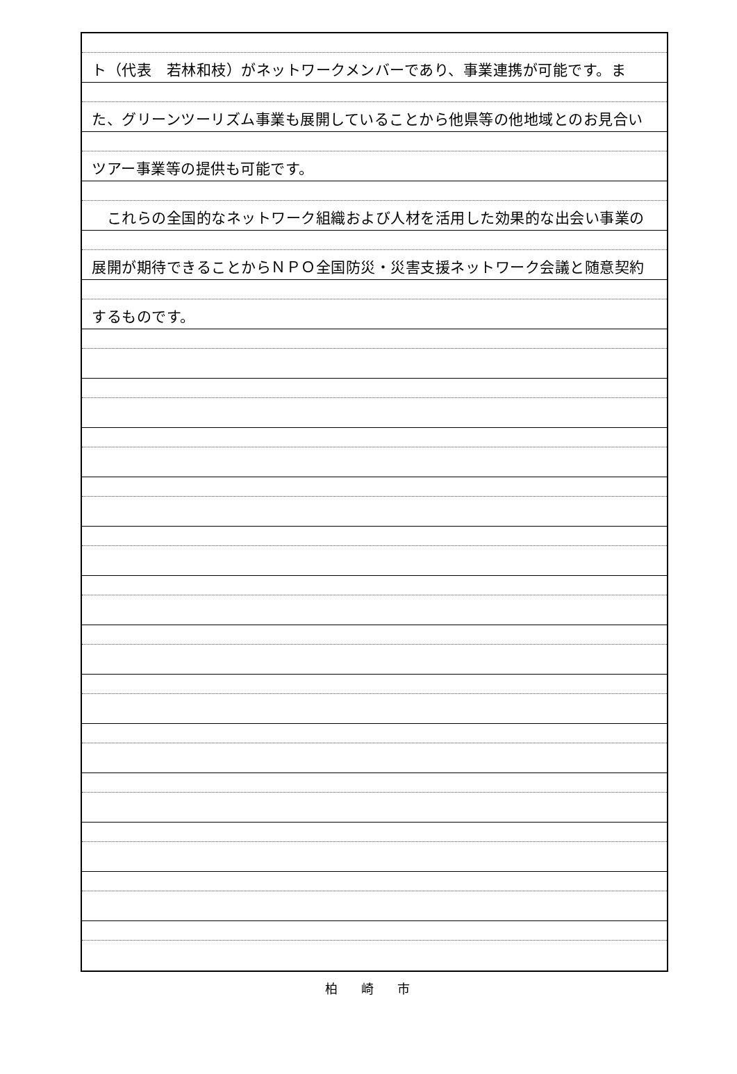ト（代表　若林和枝）がネットワークメンバーであり、事業連携が可能です。ま
た、グリーンツーリズム事業も展開していることから他県等の他地域とのお見合い
ツアー事業等の提供も可能です。
　これらの全国的なネットワーク組織および人材を活用した効果的な出会い事業の
展開が期待できることからＮＰＯ全国防災・災害支援ネットワーク会議と随意契約
するものです。
柏崎市